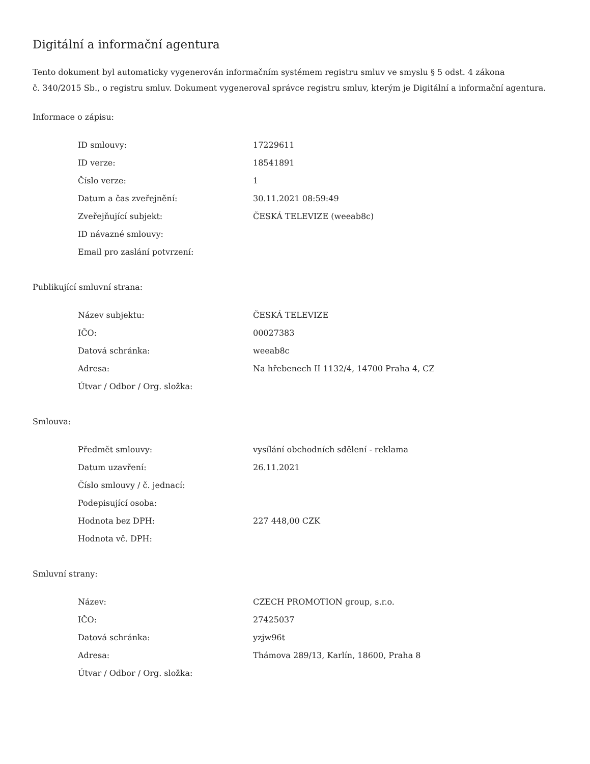Digitální a informační agentura
Tento dokument byl automaticky vygenerován informačním systémem registru smluv ve smyslu § 5 odst. 4 zákona
č. 340/2015 Sb., o registru smluv. Dokument vygeneroval správce registru smluv, kterým je Digitální a informační agentura.
Informace o zápisu:
| ID smlouvy: | 17229611 |
| ID verze: | 18541891 |
| Číslo verze: | 1 |
| Datum a čas zveřejnění: | 30.11.2021 08:59:49 |
| Zveřejňující subjekt: | ČESKÁ TELEVIZE (weeab8c) |
| ID návazné smlouvy: | |
| Email pro zaslání potvrzení: | |
Publikující smluvní strana:
| Název subjektu: | ČESKÁ TELEVIZE |
| IČO: | 00027383 |
| Datová schránka: | weeab8c |
| Adresa: | Na hřebenech II 1132/4, 14700 Praha 4, CZ |
| Útvar / Odbor / Org. složka: | |
Smlouva:
| Předmět smlouvy: | vysílání obchodních sdělení - reklama |
| Datum uzavření: | 26.11.2021 |
| Číslo smlouvy / č. jednací: | |
| Podepisující osoba: | |
| Hodnota bez DPH: | 227 448,00 CZK |
| Hodnota vč. DPH: | |
Smluvní strany:
| Název: | CZECH PROMOTION group, s.r.o. |
| IČO: | 27425037 |
| Datová schránka: | yzjw96t |
| Adresa: | Thámova 289/13, Karlín, 18600, Praha 8 |
| Útvar / Odbor / Org. složka: | |